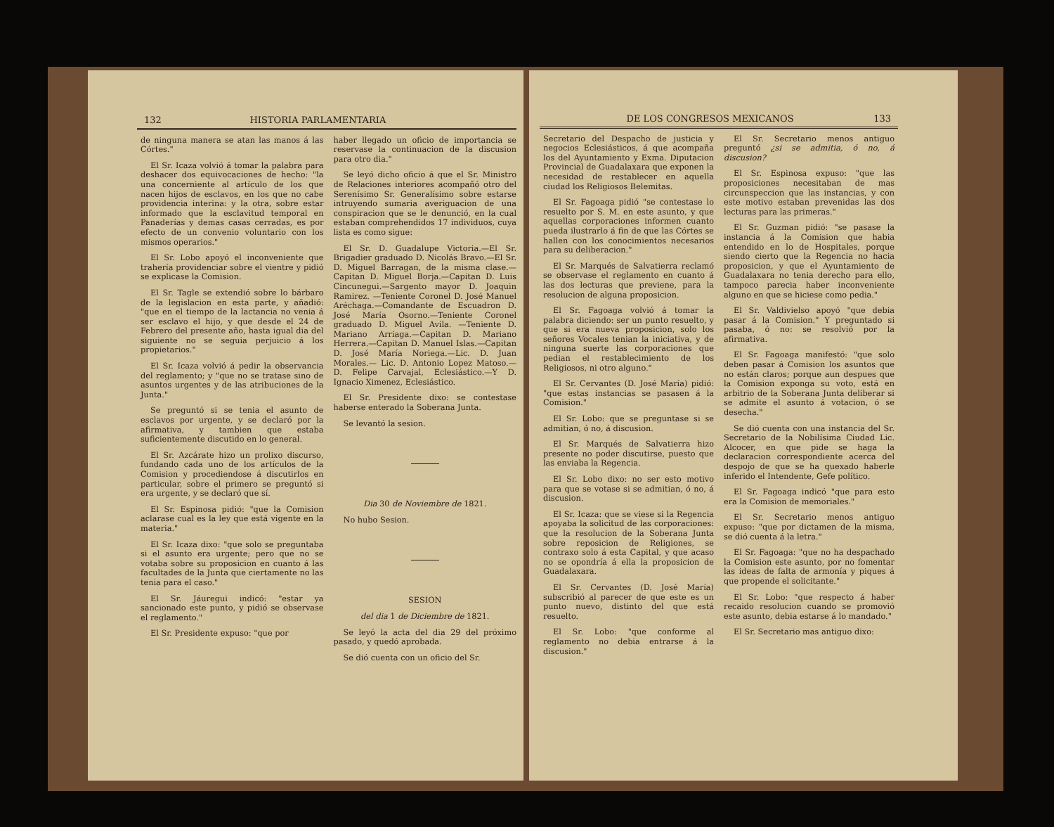132 HISTORIA PARLAMENTARIA
de ninguna manera se atan las manos á las Córtes."
El Sr. Icaza volvió á tomar la palabra para deshacer dos equivocaciones de hecho: "la una concerniente al artículo de los que nacen hijos de esclavos, en los que no cabe providencia interina: y la otra, sobre estar informado que la esclavitud temporal en Panaderías y demas casas cerradas, es por efecto de un convenio voluntario con los mismos operarios."
El Sr. Lobo apoyó el inconveniente que trahería providenciar sobre el vientre y pidió se explicase la Comision.
El Sr. Tagle se extendió sobre lo bárbaro de la legislacion en esta parte, y añadió: "que en el tiempo de la lactancia no venia á ser esclavo el hijo, y que desde el 24 de Febrero del presente año, hasta igual dia del siguiente no se seguia perjuicio á los propietarios."
El Sr. Icaza volvió á pedir la observancia del reglamento; y "que no se tratase sino de asuntos urgentes y de las atribuciones de la Junta."
Se preguntó si se tenia el asunto de esclavos por urgente, y se declaró por la afirmativa, y tambien que estaba suficientemente discutido en lo general.
El Sr. Azcárate hizo un prolixo discurso, fundando cada uno de los artículos de la Comision y procediendose á discutirlos en particular, sobre el primero se preguntó si era urgente, y se declaró que sí.
El Sr. Espinosa pidió: "que la Comision aclarase cual es la ley que está vigente en la materia."
El Sr. Icaza dixo: "que solo se preguntaba si el asunto era urgente; pero que no se votaba sobre su proposicion en cuanto á las facultades de la Junta que ciertamente no las tenia para el caso."
El Sr. Jáuregui indicó: "estar ya sancionado este punto, y pidió se observase el reglamento."
El Sr. Presidente expuso: "que por
haber llegado un oficio de importancia se reservase la continuacion de la discusion para otro dia."
Se leyó dicho oficio á que el Sr. Ministro de Relaciones interiores acompañó otro del Serenísimo Sr. Generalísimo sobre estarse intruyendo sumaria averiguacion de una conspiracion que se le denunció, en la cual estaban comprehendidos 17 individuos, cuya lista es como sigue:
El Sr. D. Guadalupe Victoria.—El Sr. Brigadier graduado D. Nicolás Bravo.—El Sr. D. Miguel Barragan, de la misma clase.—Capitan D. Miguel Borja.—Capitan D. Luis Cincunegui.—Sargento mayor D. Joaquin Ramirez. —Teniente Coronel D. José Manuel Aréchaga.—Comandante de Escuadron D. José María Osorno.—Teniente Coronel graduado D. Miguel Avila. —Teniente D. Mariano Arriaga.—Capitan D. Mariano Herrera.—Capitan D. Manuel Islas.—Capitan D. José María Noriega.—Lic. D. Juan Morales.— Lic. D. Antonio Lopez Matoso.—D. Felipe Carvajal, Eclesiástico.—Y D. Ignacio Ximenez, Eclesiástico.
El Sr. Presidente dixo: se contestase haberse enterado la Soberana Junta.
Se levantó la sesion.
Dia 30 de Noviembre de 1821.
No hubo Sesion.
SESION
del dia 1 de Diciembre de 1821.
Se leyó la acta del dia 29 del próximo pasado, y quedó aprobada.
Se dió cuenta con un oficio del Sr.
DE LOS CONGRESOS MEXICANOS 133
Secretario del Despacho de justicia y negocios Eclesiásticos, á que acompaña los del Ayuntamiento y Exma. Diputacion Provincial de Guadalaxara que exponen la necesidad de restablecer en aquella ciudad los Religiosos Belemitas.
El Sr. Fagoaga pidió "se contestase lo resuelto por S. M. en este asunto, y que aquellas corporaciones informen cuanto pueda ilustrarlo á fin de que las Córtes se hallen con los conocimientos necesarios para su deliberacion."
El Sr. Marqués de Salvatierra reclamó se observase el reglamento en cuanto á las dos lecturas que previene, para la resolucion de alguna proposicion.
El Sr. Fagoaga volvió á tomar la palabra diciendo: ser un punto resuelto, y que si era nueva proposicion, solo los señores Vocales tenian la iniciativa, y de ninguna suerte las corporaciones que pedian el restablecimiento de los Religiosos, ni otro alguno."
El Sr. Cervantes (D. José María) pidió: "que estas instancias se pasasen á la Comision."
El Sr. Lobo: que se preguntase si se admitian, ó no, á discusion.
El Sr. Marqués de Salvatierra hizo presente no poder discutirse, puesto que las enviaba la Regencia.
El Sr. Lobo dixo: no ser esto motivo para que se votase si se admitian, ó no, á discusion.
El Sr. Icaza: que se viese si la Regencia apoyaba la solicitud de las corporaciones: que la resolucion de la Soberana Junta sobre reposicion de Religiones, se contraxo solo á esta Capital, y que acaso no se opondría á ella la proposicion de Guadalaxara.
El Sr. Cervantes (D. José María) subscribió al parecer de que este es un punto nuevo, distinto del que está resuelto.
El Sr. Lobo: "que conforme al reglamento no debia entrarse á la discusion."
El Sr. Secretario menos antiguo preguntó ¿si se admitia, ó no, á discusion?
El Sr. Espinosa expuso: "que las proposiciones necesitaban de mas circunspeccion que las instancias, y con este motivo estaban prevenidas las dos lecturas para las primeras."
El Sr. Guzman pidió: "se pasase la instancia á la Comision que habia entendido en lo de Hospitales, porque siendo cierto que la Regencia no hacia proposicion, y que el Ayuntamiento de Guadalaxara no tenia derecho para ello, tampoco parecia haber inconveniente alguno en que se hiciese como pedia."
El Sr. Valdivielso apoyó "que debia pasar á la Comision." Y preguntado si pasaba, ó no: se resolvió por la afirmativa.
El Sr. Fagoaga manifestó: "que solo deben pasar á Comision los asuntos que no están claros; porque aun despues que la Comision exponga su voto, está en arbitrio de la Soberana Junta deliberar si se admite el asunto á votacion, ó se desecha."
Se dió cuenta con una instancia del Sr. Secretario de la Nobilísima Ciudad Lic. Alcocer, en que pide se haga la declaracion correspondiente acerca del despojo de que se ha quexado haberle inferido el Intendente, Gefe político.
El Sr. Fagoaga indicó "que para esto era la Comision de memoriales."
El Sr. Secretario menos antiguo expuso: "que por dictamen de la misma, se dió cuenta á la letra."
El Sr. Fagoaga: "que no ha despachado la Comision este asunto, por no fomentar las ideas de falta de armonía y piques á que propende el solicitante."
El Sr. Lobo: "que respecto á haber recaido resolucion cuando se promovió este asunto, debia estarse á lo mandado."
El Sr. Secretario mas antiguo dixo: